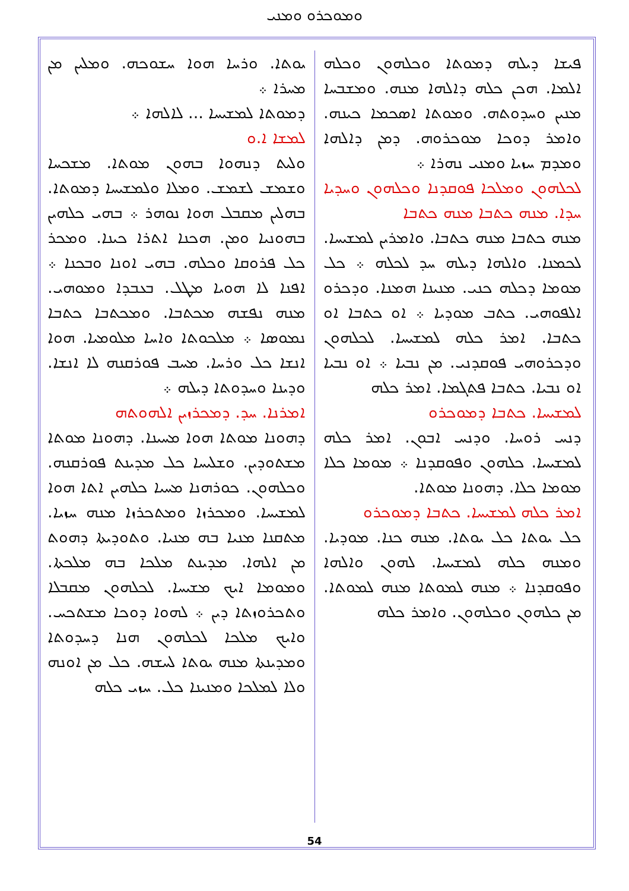ܘܡܘܟܪܘ ܘܡܢܝ
ܝܘܬܐ. ܘܪܚܐ ܗܘܐ ܚܫܘܟܗ. ܘܡܠܝܢ ܡܢ ܡܚܪܐ ܀
ܕܡܘܬܐ ܠܡܫܝܚܐ ... ܠܐܠܗܐ ܀
ܠܡܫܐ ܐ.ܘ
ܘܠܝܬ ܕܢܗܘܐ ܒܗܘܢ ܡܘܬܐ. ܡܫܟܚܐ ܘܫܡܫ ܠܫܡܫ. ܘܡܠܐ ܘܠܡܫܝܚܐ ܕܡܘܬܐ. ܒܗܠܝܢ ܡܩܒܠ ܗܘܐ ܢܘܗܪ ܀ ܒܗܝ ܟܠܗܝܢ ܒܗܘܢܝܐ ܘܡܢ. ܗܟܢܐ ܐܬܪܐ ܟܝܢܐ. ܘܡܟܪ ܟܠ ܦܪܘܩܐ ܘܟܠܗ. ܒܗܝ ܐܘܢܐ ܘܒܟܢܐ ܀ ܐܦܢܐ ܠܐ ܗܘܝܐ ܡܛܠ. ܒܥܒܕܐ ܘܡܘܗܝ. ܡܢܗ ܢܦܫܗ ܡܟܬܒܐ. ܘܡܟܬܒܐ ܟܬܒܐ ܢܡܘܣܐ ܀ ܡܠܟܘܬܐ ܘܐܚܐ ܡܠܘܡܝܐ. ܗܘܐ ܐܢܫܐ ܟܠ ܘܪܚܐ. ܡܚܒ ܦܘܪܩܢܗ ܠܐ ܐܢܫܐ. ܘܕܝܢܐ ܘܚܕܘܬܐ ܕܝܠܗ ܀
ܐܡܪܢܐ. ܚܕ. ܕܡܟܪܙܝܢ ܐܠܗܘܬܗ
ܕܗܘܢܐ ܡܘܬܐ ܗܘܐ ܡܚܝܢܐ. ܕܗܘܢܐ ܡܘܬܐ ܡܫܬܘܕܝܢ. ܘܫܠܝܚܐ ܟܠ ܡܕܝܢܬ ܦܘܪܩܢܗ. ܘܟܠܗܘܢ. ܟܘܪܗܢܐ ܡܚܝܐ ܟܠܗܝܢ ܐܬܐ ܗܘܐ ܠܡܫܝܚܐ. ܘܡܟܪܙܐ ܘܡܬܟܪܙܐ ܡܢܗ ܚܙܝܐ. ܡܬܩܢܐ ܡܢܝܐ ܒܗ ܡܢܝܐ. ܘܬܘܕܝܬܐ ܕܗܘܬ ܡܢ ܐܠܗܐ. ܡܕܝܢܬ ܡܠܟܐ ܒܗ ܡܠܟܬܐ. ܘܡܘܡܐ ܐܝܟ ܡܫܝܚܐ. ܠܟܠܗܘܢ ܡܩܒܠܐ ܘܬܟܪܘܙܬܐ ܕܝܢ ܀ ܠܗܘܐ ܕܘܟܐ ܡܫܬܟܚ. ܘܐܝܟ ܡܠܟܐ ܠܟܠܗܘܢ ܗܢܐ ܕܚܕܘܬܐ ܘܡܕܝܢܬܐ ܡܢܗ ܝܘܬܐ ܠܚܫܗ. ܟܠ ܡܢ ܐܘܢܗ ܘܠܐ ܠܡܠܟܐ ܘܡܢܝܢܐ ܟܠ. ܚܙܝ ܟܠܗ
ܦܝܫܐ ܕܝܠܗ ܕܡܘܬܐ ܘܟܠܗܘܢ ܘܟܠܗ ܐܠܡܐ. ܗܟܢ ܟܠܗ ܕܐܠܗܐ ܡܢܗ. ܘܡܫܒܚܐ ܡܢܝܢ ܘܚܕܘܬܗ. ܘܡܘܬܐ ܐܣܟܡܐ ܟܝܢܗ. ܘܐܡܪ ܕܘܟܐ ܡܘܟܪܘܗ. ܕܡܢ ܕܐܠܗܐ ܘܡܕܡ ܚܙܝܐ ܘܡܢܝ ܢܗܪܐ ܀
ܠܟܠܗܘܢ ܘܡܠܟܐ ܦܘܩܕܢܐ ܘܟܠܗܘܢ ܘܚܕܝܐ ܚܕܐ. ܡܢܗ ܟܬܒܐ ܡܢܗ ܟܬܒܐ
ܡܢܗ ܟܬܒܐ ܡܢܗ ܟܬܒܐ. ܘܐܡܪܝܢ ܠܡܫܝܚܐ. ܠܟܡܢܐ. ܘܐܠܗܐ ܕܝܠܗ ܚܕ ܠܟܠܗ ܀ ܟܠ ܡܘܡܐ ܕܟܠܗ ܟܢܝ. ܡܢܝܢܐ ܗܡܢܐ. ܘܕܟܪܘ ܐܠܦܘܗܝ. ܟܬܒ ܡܘܕܝܐ ܀ ܐܘ ܟܬܒܐ ܐܘ ܟܬܒܐ. ܐܡܪ ܟܠܗ ܠܡܫܝܚܐ. ܠܟܠܗܘܢ ܘܕܟܪܘܗܝ ܦܘܩܕܢܝ. ܡܢ ܢܒܝܐ ܀ ܐܘ ܢܒܝܐ ܐܘ ܢܒܝܐ. ܟܬܒܐ ܦܬܓܡܐ. ܐܡܪ ܟܠܗ
ܠܡܫܝܚܐ. ܟܬܒܐ ܕܡܘܟܪܘ
ܕܢܚ ܪܘܚܐ. ܘܕܢܚ ܐܒܘܢ. ܐܡܪ ܟܠܗ ܠܡܫܝܚܐ. ܟܠܗܘܢ ܘܦܘܩܕܢܐ ܀ ܡܘܡܐ ܟܠܐ ܡܘܡܐ ܟܠܐ. ܕܗܘܢܐ ܡܘܬܐ.
ܐܡܪ ܟܠܗ ܠܡܫܝܚܐ. ܟܬܒܐ ܕܡܘܟܪܘ
ܟܠ ܝܘܬܐ ܟܠ ܝܘܬܐ. ܡܢܗ ܟܢܐ. ܡܘܕܝܐ. ܘܡܢܗ ܟܠܗ ܠܡܫܝܚܐ. ܠܗܘܢ ܘܐܠܗܐ ܘܦܘܩܕܢܐ ܀ ܡܢܗ ܠܡܘܬܐ ܡܢܗ ܠܡܘܬܐ. ܡܢ ܟܠܗܘܢ ܘܟܠܗܘܢ. ܘܐܡܪ ܟܠܗ
54